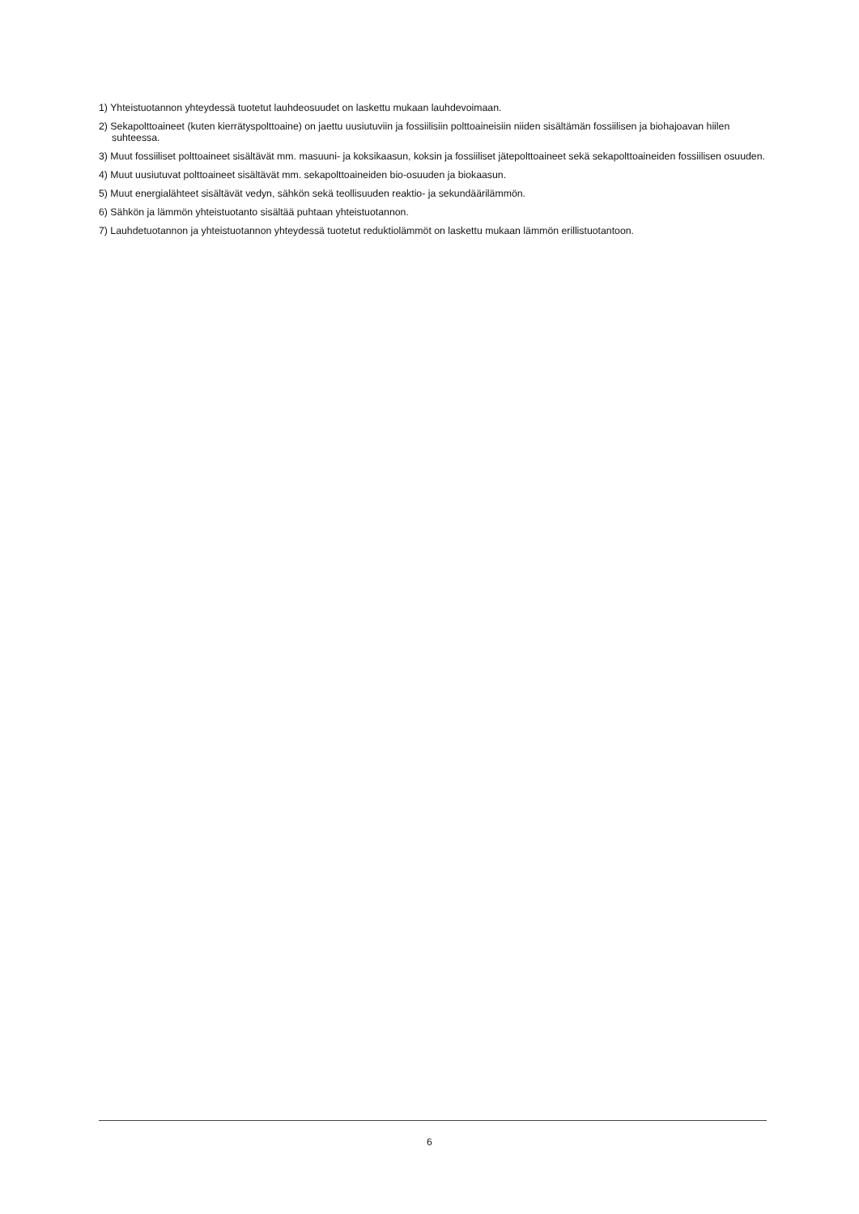1) Yhteistuotannon yhteydessä tuotetut lauhdeosuudet on laskettu mukaan lauhdevoimaan.
2) Sekapolttoaineet (kuten kierrätyspolttoaine) on jaettu uusiutuviin ja fossiilisiin polttoaineisiin niiden sisältämän fossiilisen ja biohajoavan hiilen suhteessa.
3) Muut fossiiliset polttoaineet sisältävät mm. masuuni- ja koksikaasun, koksin ja fossiiliset jätepolttoaineet sekä sekapolttoaineiden fossiilisen osuuden.
4) Muut uusiutuvat polttoaineet sisältävät mm. sekapolttoaineiden bio-osuuden ja biokaasun.
5) Muut energialähteet sisältävät vedyn, sähkön sekä teollisuuden reaktio- ja sekundäärilämmön.
6) Sähkön ja lämmön yhteistuotanto sisältää puhtaan yhteistuotannon.
7) Lauhdetuotannon ja yhteistuotannon yhteydessä tuotetut reduktiolämmöt on laskettu mukaan lämmön erillistuotantoon.
6